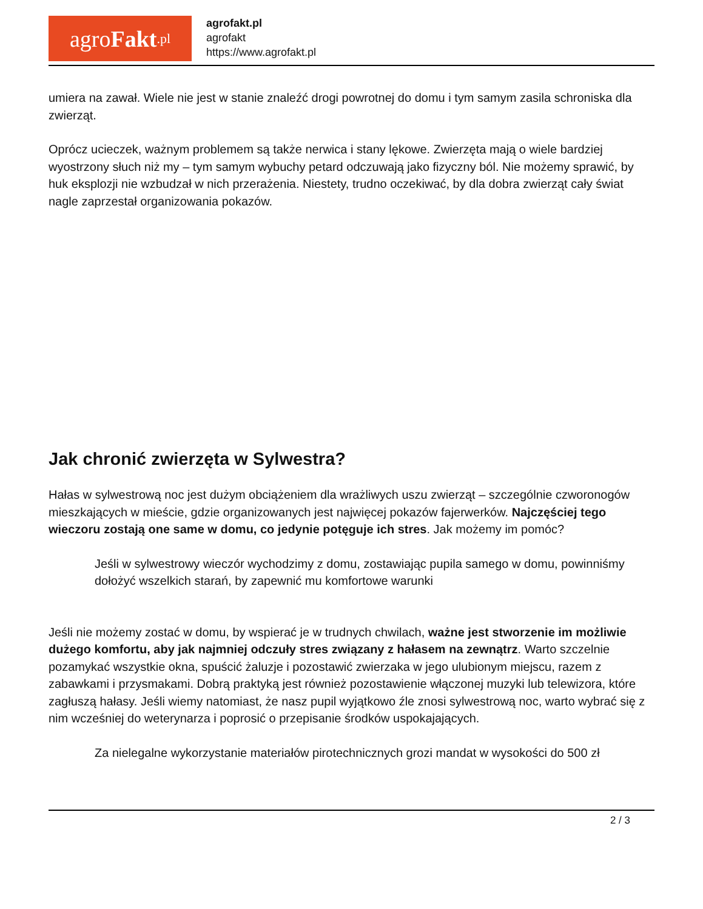agro Fakt.pl
agrofakt.pl
agrofakt
https://www.agrofakt.pl
umiera na zawał. Wiele nie jest w stanie znaleźć drogi powrotnej do domu i tym samym zasila schroniska dla zwierząt.
Oprócz ucieczek, ważnym problemem są także nerwica i stany lękowe. Zwierzęta mają o wiele bardziej wyostrzony słuch niż my – tym samym wybuchy petard odczuwają jako fizyczny ból. Nie możemy sprawić, by huk eksplozji nie wzbudzał w nich przerażenia. Niestety, trudno oczekiwać, by dla dobra zwierząt cały świat nagle zaprzestał organizowania pokazów.
Jak chronić zwierzęta w Sylwestra?
Hałas w sylwestrową noc jest dużym obciążeniem dla wrażliwych uszu zwierząt – szczególnie czworonogów mieszkających w mieście, gdzie organizowanych jest najwięcej pokazów fajerwerków. Najczęściej tego wieczoru zostają one same w domu, co jedynie potęguje ich stres. Jak możemy im pomóc?
Jeśli w sylwestrowy wieczór wychodzimy z domu, zostawiając pupila samego w domu, powinniśmy dołożyć wszelkich starań, by zapewnić mu komfortowe warunki
Jeśli nie możemy zostać w domu, by wspierać je w trudnych chwilach, ważne jest stworzenie im możliwie dużego komfortu, aby jak najmniej odczuły stres związany z hałasem na zewnątrz. Warto szczelnie pozamykać wszystkie okna, spuścić żaluzje i pozostawić zwierzaka w jego ulubionym miejscu, razem z zabawkami i przysmakami. Dobrą praktyką jest również pozostawienie włączonej muzyki lub telewizora, które zagłuszą hałasy. Jeśli wiemy natomiast, że nasz pupil wyjątkowo źle znosi sylwestrową noc, warto wybrać się z nim wcześniej do weterynarza i poprosić o przepisanie środków uspokajających.
Za nielegalne wykorzystanie materiałów pirotechnicznych grozi mandat w wysokości do 500 zł
2 / 3